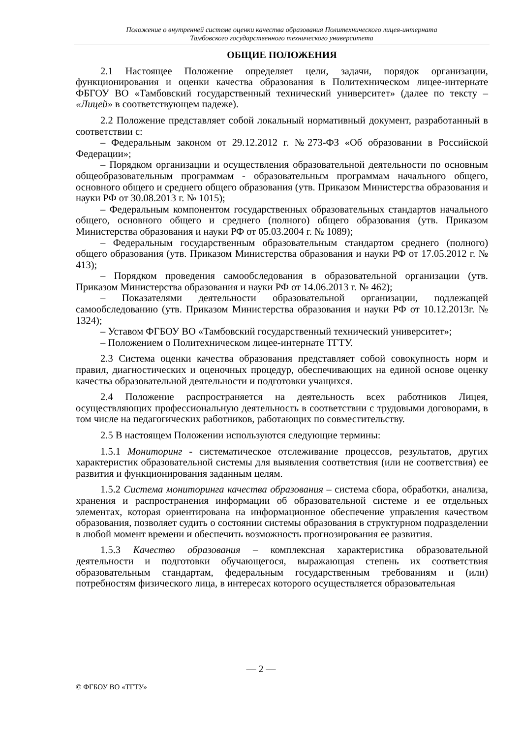Положение о внутренней системе оценки качества образования Политехнического лицея-интерната
Тамбовского государственного технического университета
ОБЩИЕ ПОЛОЖЕНИЯ
2.1 Настоящее Положение определяет цели, задачи, порядок организации, функционирования и оценки качества образования в Политехническом лицее-интернате ФБГОУ ВО «Тамбовский государственный технический университет» (далее по тексту – «Лицей» в соответствующем падеже).
2.2 Положение представляет собой локальный нормативный документ, разработанный в соответствии с:
– Федеральным законом от 29.12.2012 г. №273-ФЗ «Об образовании в Российской Федерации»;
– Порядком организации и осуществления образовательной деятельности по основным общеобразовательным программам - образовательным программам начального общего, основного общего и среднего общего образования (утв. Приказом Министерства образования и науки РФ от 30.08.2013 г. № 1015);
– Федеральным компонентом государственных образовательных стандартов начального общего, основного общего и среднего (полного) общего образования (утв. Приказом Министерства образования и науки РФ от 05.03.2004 г. № 1089);
– Федеральным государственным образовательным стандартом среднего (полного) общего образования (утв. Приказом Министерства образования и науки РФ от 17.05.2012 г. № 413);
– Порядком проведения самообследования в образовательной организации (утв. Приказом Министерства образования и науки РФ от 14.06.2013 г. № 462);
– Показателями деятельности образовательной организации, подлежащей самообследованию (утв. Приказом Министерства образования и науки РФ от 10.12.2013г. № 1324);
– Уставом ФГБОУ ВО «Тамбовский государственный технический университет»;
– Положением о Политехническом лицее-интернате ТГТУ.
2.3 Система оценки качества образования представляет собой совокупность норм и правил, диагностических и оценочных процедур, обеспечивающих на единой основе оценку качества образовательной деятельности и подготовки учащихся.
2.4 Положение распространяется на деятельность всех работников Лицея, осуществляющих профессиональную деятельность в соответствии с трудовыми договорами, в том числе на педагогических работников, работающих по совместительству.
2.5 В настоящем Положении используются следующие термины:
1.5.1 Мониторинг - систематическое отслеживание процессов, результатов, других характеристик образовательной системы для выявления соответствия (или не соответствия) ее развития и функционирования заданным целям.
1.5.2 Система мониторинга качества образования – система сбора, обработки, анализа, хранения и распространения информации об образовательной системе и ее отдельных элементах, которая ориентирована на информационное обеспечение управления качеством образования, позволяет судить о состоянии системы образования в структурном подразделении в любой момент времени и обеспечить возможность прогнозирования ее развития.
1.5.3 Качество образования – комплексная характеристика образовательной деятельности и подготовки обучающегося, выражающая степень их соответствия образовательным стандартам, федеральным государственным требованиям и (или) потребностям физического лица, в интересах которого осуществляется образовательная
— 2 —
© ФГБОУ ВО «ТГТУ»